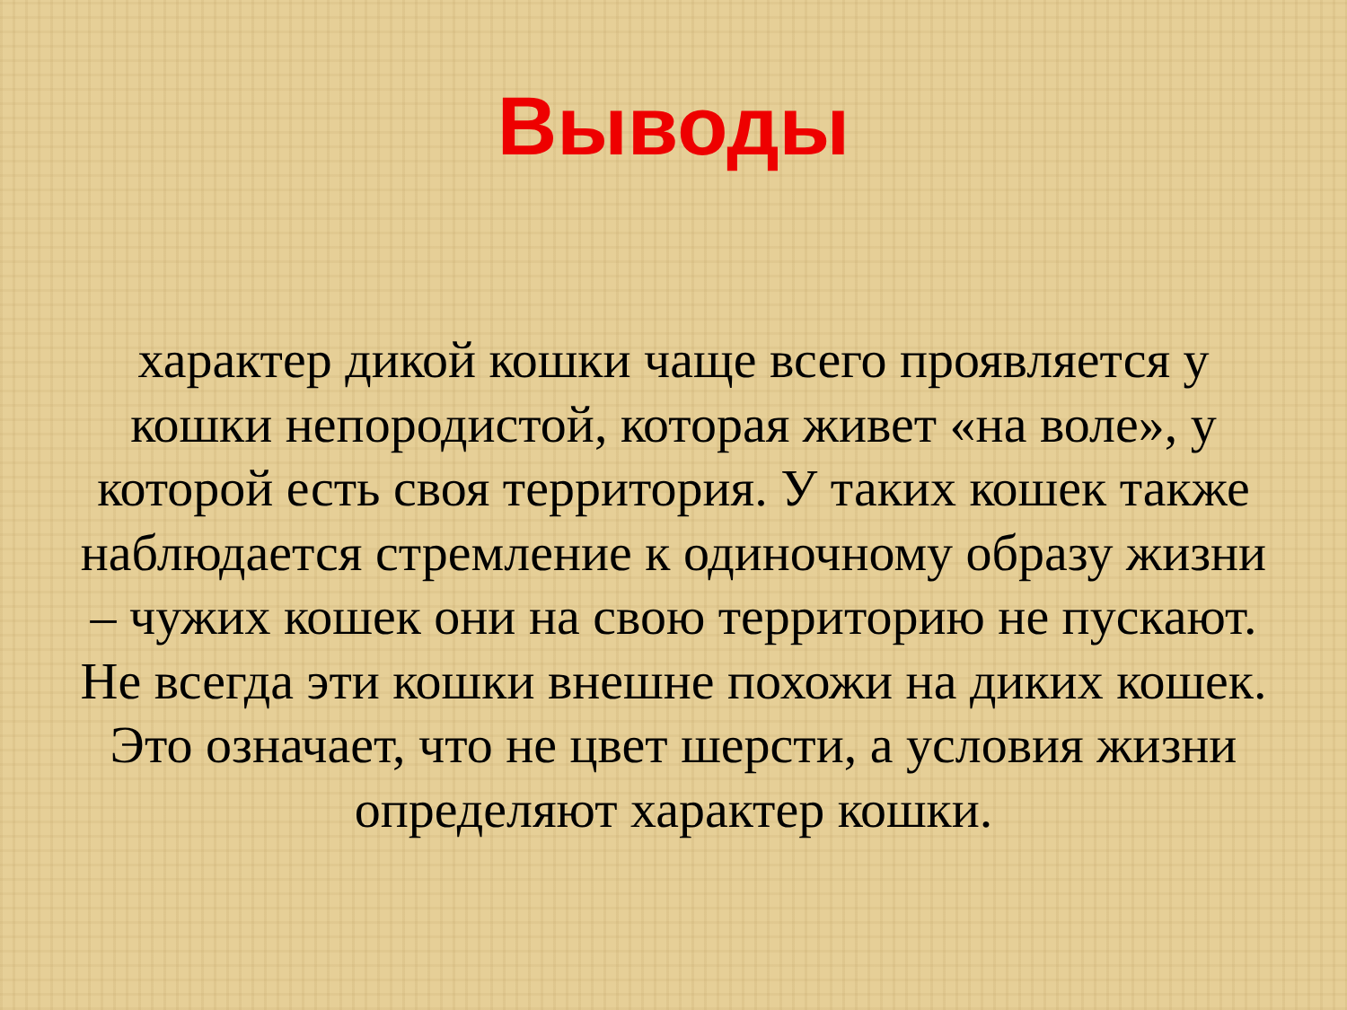Выводы
характер дикой кошки чаще всего проявляется у кошки непородистой, которая живет «на воле», у которой есть своя территория. У таких кошек также наблюдается стремление к одиночному образу жизни – чужих кошек они на свою территорию не пускают. Не всегда эти кошки внешне похожи на диких кошек. Это означает, что не цвет шерсти, а условия жизни определяют характер кошки.